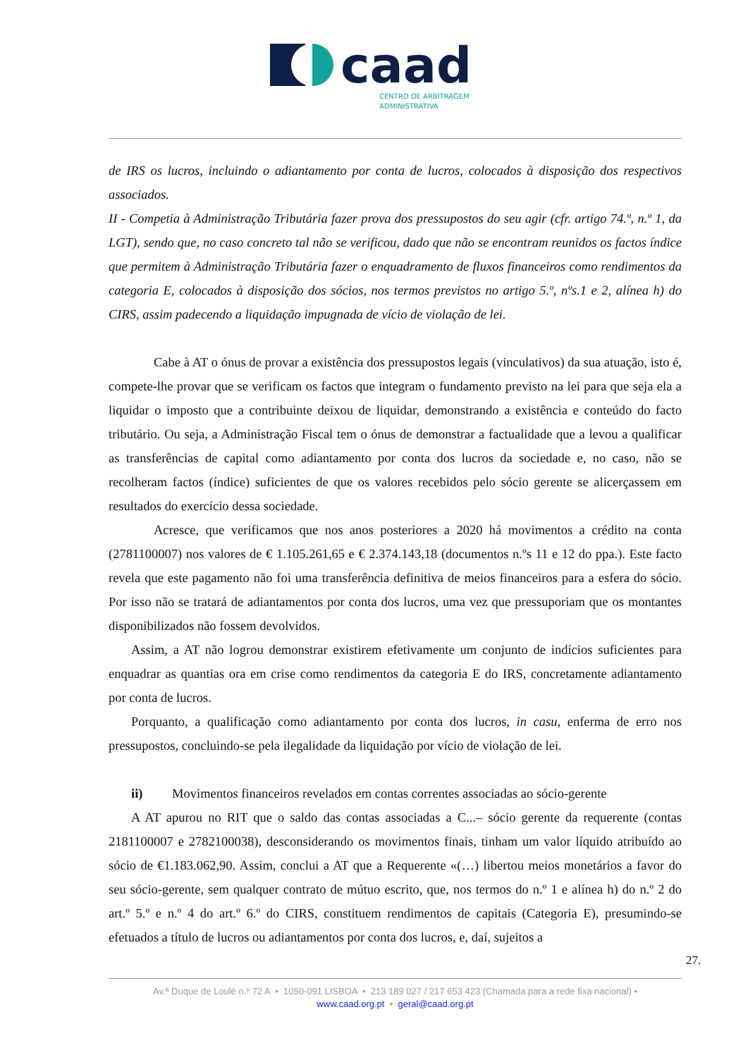caad
CENTRO DE ARBITRAGEM
ADMINISTRATIVA
de IRS os lucros, incluindo o adiantamento por conta de lucros, colocados à disposição dos respectivos associados.
II - Competia à Administração Tributária fazer prova dos pressupostos do seu agir (cfr. artigo 74.º, n.º 1, da LGT), sendo que, no caso concreto tal não se verificou, dado que não se encontram reunidos os factos índice que permitem à Administração Tributária fazer o enquadramento de fluxos financeiros como rendimentos da categoria E, colocados à disposição dos sócios, nos termos previstos no artigo 5.º, nºs.1 e 2, alínea h) do CIRS, assim padecendo a liquidação impugnada de vício de violação de lei.
Cabe à AT o ónus de provar a existência dos pressupostos legais (vinculativos) da sua atuação, isto é, compete-lhe provar que se verificam os factos que integram o fundamento previsto na lei para que seja ela a liquidar o imposto que a contribuinte deixou de liquidar, demonstrando a existência e conteúdo do facto tributário. Ou seja, a Administração Fiscal tem o ónus de demonstrar a factualidade que a levou a qualificar as transferências de capital como adiantamento por conta dos lucros da sociedade e, no caso, não se recolheram factos (índice) suficientes de que os valores recebidos pelo sócio gerente se alicerçassem em resultados do exercício dessa sociedade.
Acresce, que verificamos que nos anos posteriores a 2020 há movimentos a crédito na conta (2781100007) nos valores de € 1.105.261,65 e € 2.374.143,18 (documentos n.ºs 11 e 12 do ppa.). Este facto revela que este pagamento não foi uma transferência definitiva de meios financeiros para a esfera do sócio. Por isso não se tratará de adiantamentos por conta dos lucros, uma vez que pressuporiam que os montantes disponibilizados não fossem devolvidos.
Assim, a AT não logrou demonstrar existirem efetivamente um conjunto de indícios suficientes para enquadrar as quantias ora em crise como rendimentos da categoria E do IRS, concretamente adiantamento por conta de lucros.
Porquanto, a qualificação como adiantamento por conta dos lucros, in casu, enferma de erro nos pressupostos, concluindo-se pela ilegalidade da liquidação por vício de violação de lei.
ii) Movimentos financeiros revelados em contas correntes associadas ao sócio-gerente
A AT apurou no RIT que o saldo das contas associadas a C...– sócio gerente da requerente (contas 2181100007 e 2782100038), desconsiderando os movimentos finais, tinham um valor líquido atribuído ao sócio de €1.183.062,90. Assim, conclui a AT que a Requerente «(…) libertou meios monetários a favor do seu sócio-gerente, sem qualquer contrato de mútuo escrito, que, nos termos do n.º 1 e alínea h) do n.º 2 do art.º 5.º e n.º 4 do art.º 6.º do CIRS, constituem rendimentos de capitais (Categoria E), presumindo-se efetuados a título de lucros ou adiantamentos por conta dos lucros, e, daí, sujeitos a
27.
Av.ª Duque de Loulé n.º 72 A • 1050-091 LISBOA • 213 189 027 / 217 653 423 (Chamada para a rede fixa nacional) •
www.caad.org.pt • geral@caad.org.pt